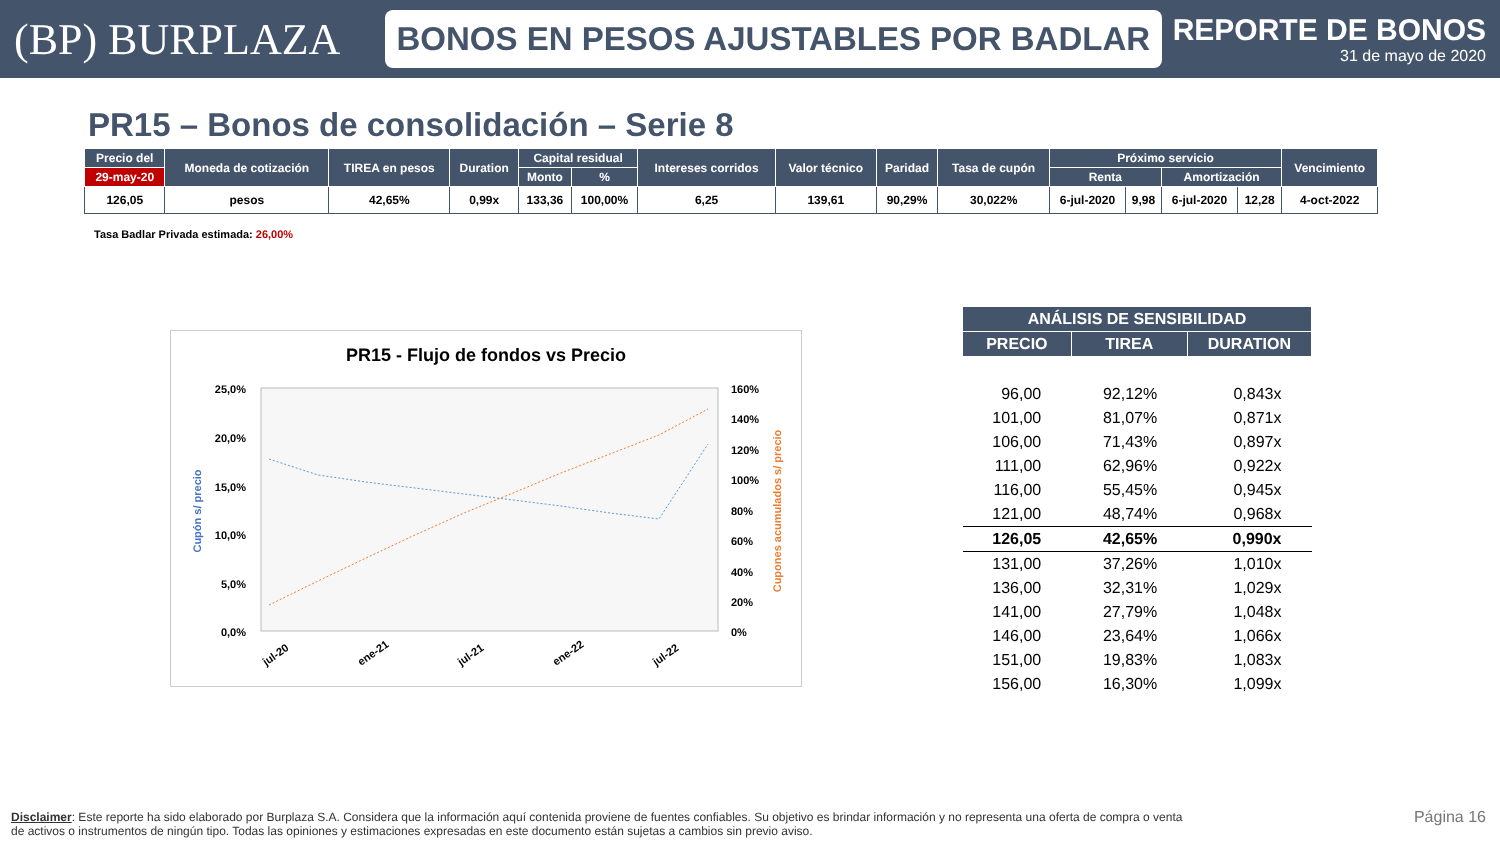(BP) BURPLAZA
BONOS EN PESOS AJUSTABLES POR BADLAR
REPORTE DE BONOS
31 de mayo de 2020
PR15 – Bonos de consolidación – Serie 8
| Precio del | Moneda de cotización | TIREA en pesos | Duration | Capital residual | | Intereses corridos | Valor técnico | Paridad | Tasa de cupón | Próximo servicio | | | | Vencimiento |
| --- | --- | --- | --- | --- | --- | --- | --- | --- | --- | --- | --- | --- | --- | --- |
| 29-may-20 | | | | Monto | % | | | | | Renta | | Amortización | | |
| 126,05 | pesos | 42,65% | 0,99x | 133,36 | 100,00% | 6,25 | 139,61 | 90,29% | 30,022% | 6-jul-2020 | 9,98 | 6-jul-2020 | 12,28 | 4-oct-2022 |
Tasa Badlar Privada estimada: 26,00%
PR15 - Flujo de fondos vs Precio
25,0%
20,0%
15,0%
10,0%
5,0%
0,0%
160%
140%
120%
100%
80%
60%
40%
20%
0%
Cupón s/ precio
Cupones acumulados s/ precio
jul-20
ene-21
jul-21
ene-22
jul-22
| ANÁLISIS DE SENSIBILIDAD | | |
| --- | --- | --- |
| PRECIO | TIREA | DURATION |
| 96,00 | 92,12% | 0,843x |
| 101,00 | 81,07% | 0,871x |
| 106,00 | 71,43% | 0,897x |
| 111,00 | 62,96% | 0,922x |
| 116,00 | 55,45% | 0,945x |
| 121,00 | 48,74% | 0,968x |
| 126,05 | 42,65% | 0,990x |
| 131,00 | 37,26% | 1,010x |
| 136,00 | 32,31% | 1,029x |
| 141,00 | 27,79% | 1,048x |
| 146,00 | 23,64% | 1,066x |
| 151,00 | 19,83% | 1,083x |
| 156,00 | 16,30% | 1,099x |
Disclaimer: Este reporte ha sido elaborado por Burplaza S.A. Considera que la información aquí contenida proviene de fuentes confiables. Su objetivo es brindar información y no representa una oferta de compra o venta de activos o instrumentos de ningún tipo. Todas las opiniones y estimaciones expresadas en este documento están sujetas a cambios sin previo aviso.
Página 16